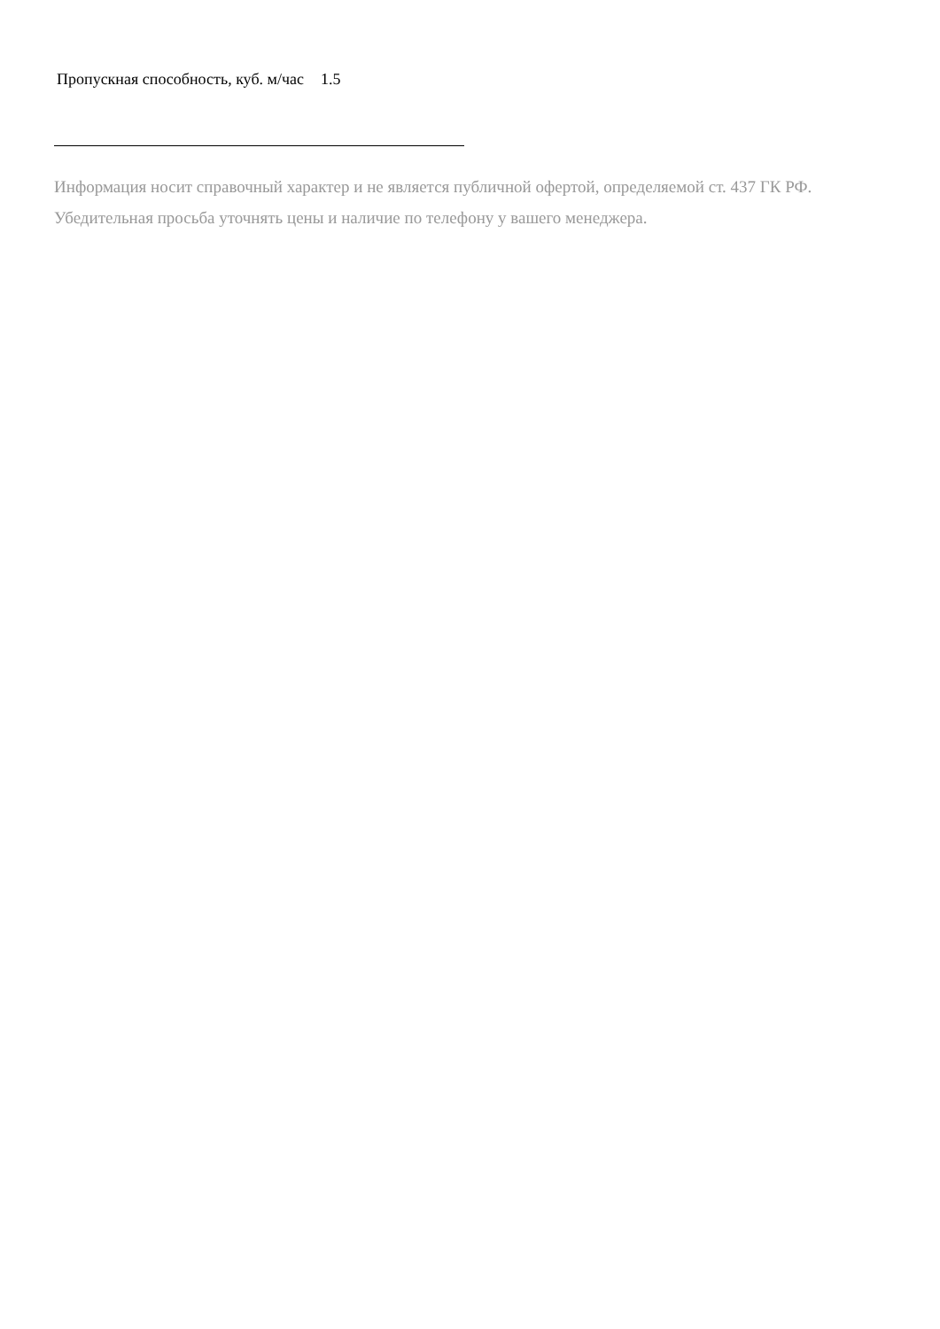| Пропускная способность, куб. м/час | 1.5 |
Информация носит справочный характер и не является публичной офертой, определяемой ст. 437 ГК РФ. Убедительная просьба уточнять цены и наличие по телефону у вашего менеджера.